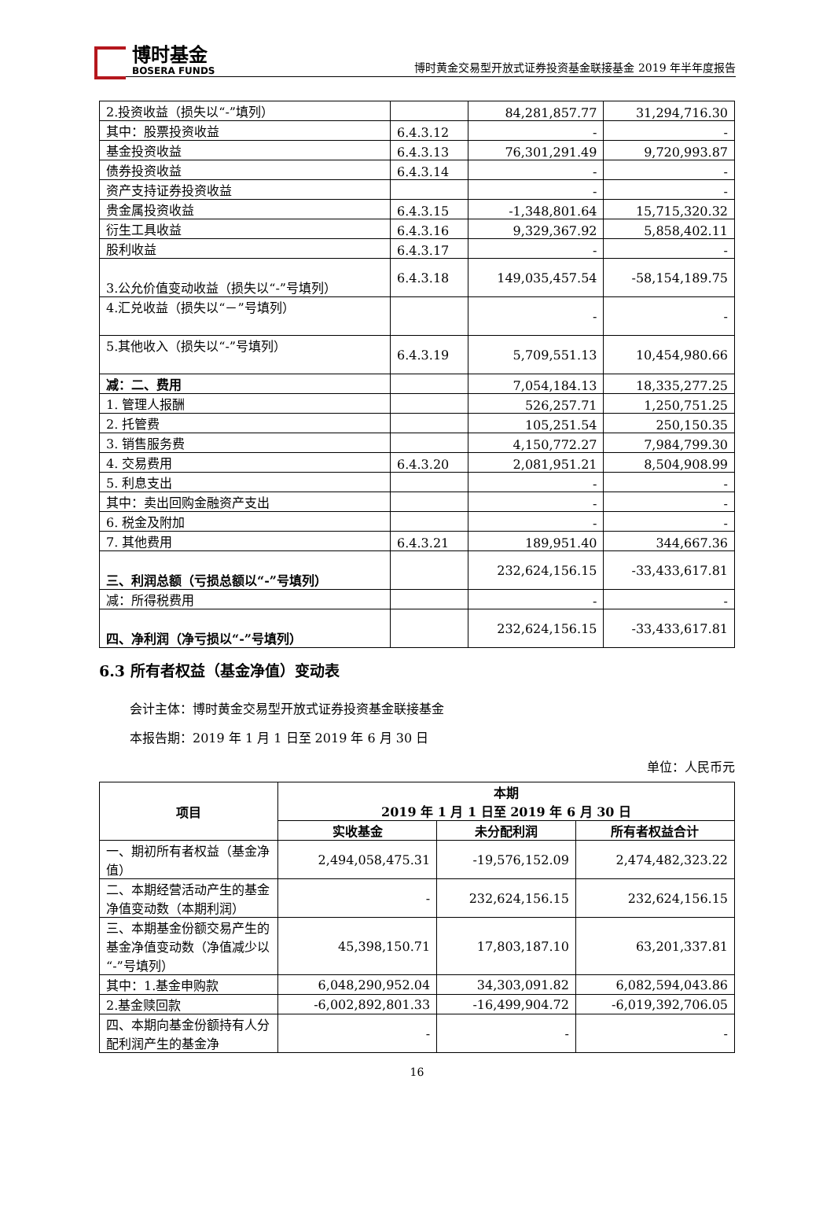博时基金
BOSERA FUNDS
博时黄金交易型开放式证券投资基金联接基金 2019 年半年度报告
| 2.投资收益（损失以“-”填列） | | 84,281,857.77 | 31,294,716.30 |
| 其中：股票投资收益 | 6.4.3.12 | - | - |
| 基金投资收益 | 6.4.3.13 | 76,301,291.49 | 9,720,993.87 |
| 债券投资收益 | 6.4.3.14 | - | - |
| 资产支持证券投资收益 | | - | - |
| 贵金属投资收益 | 6.4.3.15 | -1,348,801.64 | 15,715,320.32 |
| 衍生工具收益 | 6.4.3.16 | 9,329,367.92 | 5,858,402.11 |
| 股利收益 | 6.4.3.17 | - | - |
| 3.公允价值变动收益（损失以“-”号填列） | 6.4.3.18 | 149,035,457.54 | -58,154,189.75 |
| 4.汇兑收益（损失以“－”号填列） | | - | - |
| 5.其他收入（损失以“-”号填列） | 6.4.3.19 | 5,709,551.13 | 10,454,980.66 |
| 减：二、费用 | | 7,054,184.13 | 18,335,277.25 |
| 1. 管理人报酬 | | 526,257.71 | 1,250,751.25 |
| 2. 托管费 | | 105,251.54 | 250,150.35 |
| 3. 销售服务费 | | 4,150,772.27 | 7,984,799.30 |
| 4. 交易费用 | 6.4.3.20 | 2,081,951.21 | 8,504,908.99 |
| 5. 利息支出 | | - | - |
| 其中：卖出回购金融资产支出 | | - | - |
| 6. 税金及附加 | | - | - |
| 7. 其他费用 | 6.4.3.21 | 189,951.40 | 344,667.36 |
| 三、利润总额（亏损总额以“-”号填列） | | 232,624,156.15 | -33,433,617.81 |
| 减：所得税费用 | | - | - |
| 四、净利润（净亏损以“-”号填列） | | 232,624,156.15 | -33,433,617.81 |
6.3 所有者权益（基金净值）变动表
会计主体：博时黄金交易型开放式证券投资基金联接基金
本报告期：2019 年 1 月 1 日至 2019 年 6 月 30 日
单位：人民币元
| 项目 | 本期 2019 年 1 月 1 日至 2019 年 6 月 30 日 | | |
| --- | --- | --- | --- |
| | 实收基金 | 未分配利润 | 所有者权益合计 |
| 一、期初所有者权益（基金净值） | 2,494,058,475.31 | -19,576,152.09 | 2,474,482,323.22 |
| 二、本期经营活动产生的基金净值变动数（本期利润） | - | 232,624,156.15 | 232,624,156.15 |
| 三、本期基金份额交易产生的基金净值变动数（净值减少以“-”号填列） | 45,398,150.71 | 17,803,187.10 | 63,201,337.81 |
| 其中：1.基金申购款 | 6,048,290,952.04 | 34,303,091.82 | 6,082,594,043.86 |
| 2.基金赎回款 | -6,002,892,801.33 | -16,499,904.72 | -6,019,392,706.05 |
| 四、本期向基金份额持有人分配利润产生的基金净 | - | - | - |
16